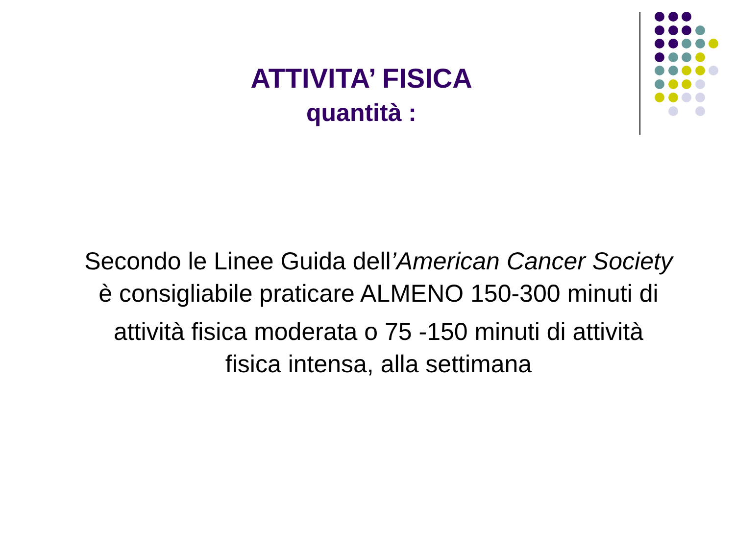ATTIVITA’ FISICA
quantità :
Secondo le Linee Guida dell’American Cancer Society
è consigliabile praticare ALMENO 150-300 minuti di
attività fisica moderata o 75 -150 minuti di attività
fisica intensa, alla settimana